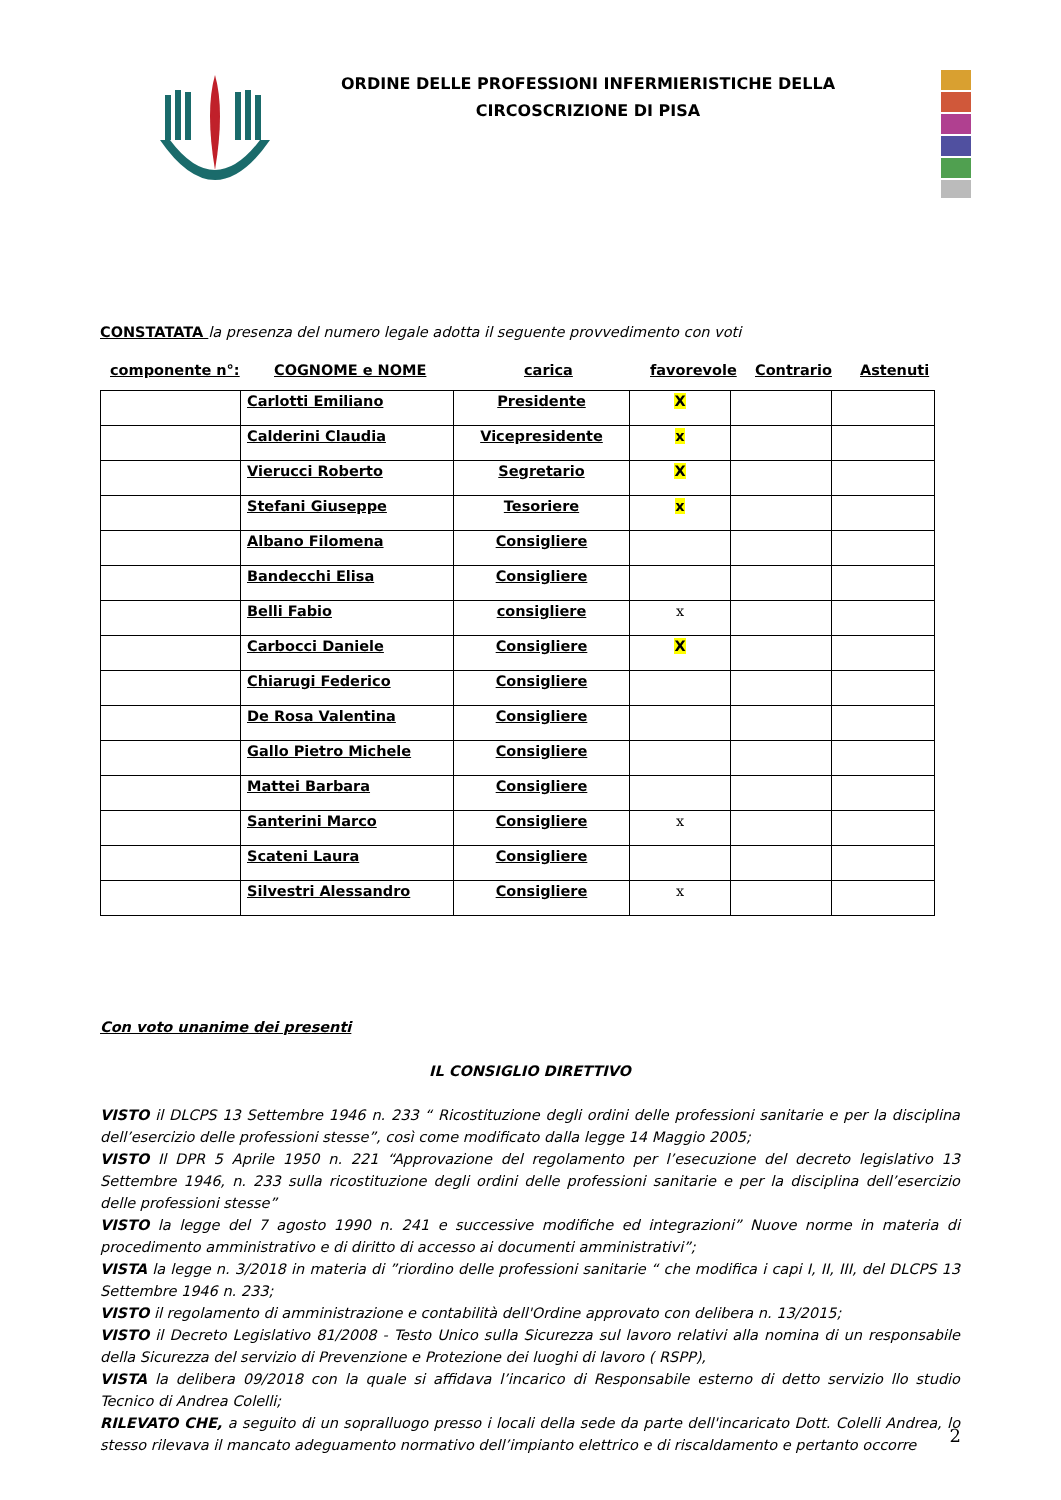ORDINE DELLE PROFESSIONI INFERMIERISTICHE DELLA
CIRCOSCRIZIONE DI PISA
CONSTATATA la presenza del numero legale adotta il seguente provvedimento con voti
componente n°: COGNOME e NOME carica favorevole Contrario Astenuti
| | Carlotti Emiliano | Presidente | X | | |
| | Calderini Claudia | Vicepresidente | x | | |
| | Vierucci Roberto | Segretario | X | | |
| | Stefani Giuseppe | Tesoriere | x | | |
| | Albano Filomena | Consigliere | | | |
| | Bandecchi Elisa | Consigliere | | | |
| | Belli Fabio | consigliere | x | | |
| | Carbocci Daniele | Consigliere | X | | |
| | Chiarugi Federico | Consigliere | | | |
| | De Rosa Valentina | Consigliere | | | |
| | Gallo Pietro Michele | Consigliere | | | |
| | Mattei Barbara | Consigliere | | | |
| | Santerini Marco | Consigliere | x | | |
| | Scateni Laura | Consigliere | | | |
| | Silvestri Alessandro | Consigliere | x | | |
Con voto unanime dei presenti
IL CONSIGLIO DIRETTIVO
VISTO il DLCPS 13 Settembre 1946 n. 233 “ Ricostituzione degli ordini delle professioni sanitarie e per la disciplina dell’esercizio delle professioni stesse”, così come modificato dalla legge 14 Maggio 2005;
VISTO Il DPR 5 Aprile 1950 n. 221 “Approvazione del regolamento per l’esecuzione del decreto legislativo 13 Settembre 1946, n. 233 sulla ricostituzione degli ordini delle professioni sanitarie e per la disciplina dell’esercizio delle professioni stesse”
VISTO la legge del 7 agosto 1990 n. 241 e successive modifiche ed integrazioni” Nuove norme in materia di procedimento amministrativo e di diritto di accesso ai documenti amministrativi”;
VISTA la legge n. 3/2018 in materia di ”riordino delle professioni sanitarie “ che modifica i capi I, II, III, del DLCPS 13 Settembre 1946 n. 233;
VISTO il regolamento di amministrazione e contabilità dell'Ordine approvato con delibera n. 13/2015;
VISTO il Decreto Legislativo 81/2008 - Testo Unico sulla Sicurezza sul lavoro relativi alla nomina di un responsabile della Sicurezza del servizio di Prevenzione e Protezione dei luoghi di lavoro ( RSPP),
VISTA la delibera 09/2018 con la quale si affidava l’incarico di Responsabile esterno di detto servizio llo studio Tecnico di Andrea Colelli;
RILEVATO CHE, a seguito di un sopralluogo presso i locali della sede da parte dell'incaricato Dott. Colelli Andrea, lo stesso rilevava il mancato adeguamento normativo dell’impianto elettrico e di riscaldamento e pertanto occorre
2